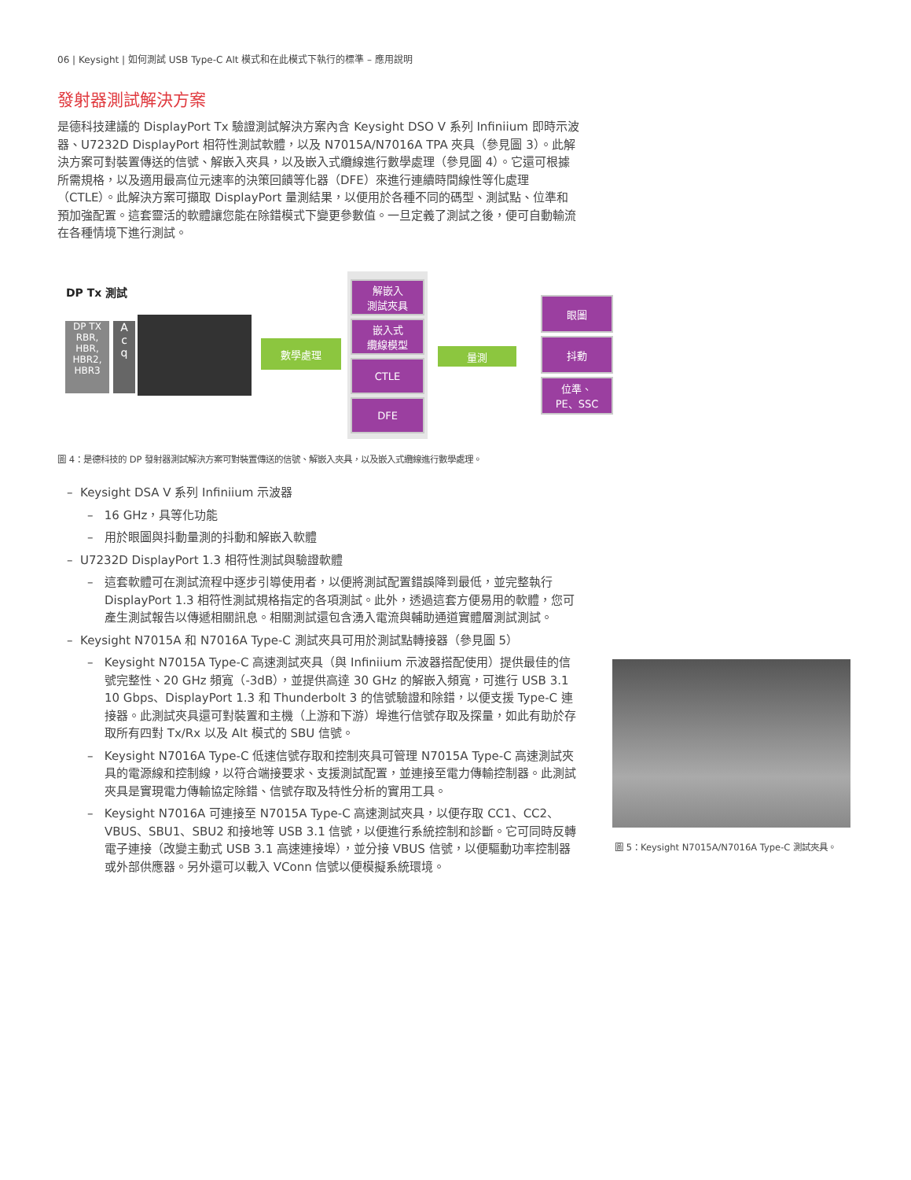06 | Keysight | 如何測試 USB Type-C Alt 模式和在此模式下執行的標準 – 應用說明
發射器測試解決方案
是德科技建議的 DisplayPort Tx 驗證測試解決方案內含 Keysight DSO V 系列 Infiniium 即時示波器、U7232D DisplayPort 相符性測試軟體，以及 N7015A/N7016A TPA 夾具（參見圖 3）。此解決方案可對裝置傳送的信號、解嵌入夾具，以及嵌入式纜線進行數學處理（參見圖 4）。它還可根據所需規格，以及適用最高位元速率的決策回饋等化器（DFE）來進行連續時間線性等化處理（CTLE）。此解決方案可擷取 DisplayPort 量測結果，以便用於各種不同的碼型、測試點、位準和預加強配置。這套靈活的軟體讓您能在除錯模式下變更參數值。一旦定義了測試之後，便可自動輸流在各種情境下進行測試。
DP Tx 測試
DP TX
RBR,
HBR,
HBR2,
HBR3
A
c
q
數學處理
解嵌入
測試夾具
嵌入式
纜線模型
CTLE
DFE
量測
眼圖
抖動
位準、
PE、SSC
圖 4：是德科技的 DP 發射器測試解決方案可對裝置傳送的信號、解嵌入夾具，以及嵌入式纜線進行數學處理。
– Keysight DSA V 系列 Infiniium 示波器
– 16 GHz，具等化功能
– 用於眼圖與抖動量測的抖動和解嵌入軟體
– U7232D DisplayPort 1.3 相符性測試與驗證軟體
– 這套軟體可在測試流程中逐步引導使用者，以便將測試配置錯誤降到最低，並完整執行 DisplayPort 1.3 相符性測試規格指定的各項測試。此外，透過這套方便易用的軟體，您可產生測試報告以傳遞相關訊息。相關測試還包含湧入電流與輔助通道實體層測試測試。
– Keysight N7015A 和 N7016A Type-C 測試夾具可用於測試點轉接器（參見圖 5）
– Keysight N7015A Type-C 高速測試夾具（與 Infiniium 示波器搭配使用）提供最佳的信號完整性、20 GHz 頻寬（-3dB），並提供高達 30 GHz 的解嵌入頻寬，可進行 USB 3.1 10 Gbps、DisplayPort 1.3 和 Thunderbolt 3 的信號驗證和除錯，以便支援 Type-C 連接器。此測試夾具還可對裝置和主機（上游和下游）埠進行信號存取及探量，如此有助於存取所有四對 Tx/Rx 以及 Alt 模式的 SBU 信號。
– Keysight N7016A Type-C 低速信號存取和控制夾具可管理 N7015A Type-C 高速測試夾具的電源線和控制線，以符合端接要求、支援測試配置，並連接至電力傳輸控制器。此測試夾具是實現電力傳輸協定除錯、信號存取及特性分析的實用工具。
– Keysight N7016A 可連接至 N7015A Type-C 高速測試夾具，以便存取 CC1、CC2、VBUS、SBU1、SBU2 和接地等 USB 3.1 信號，以便進行系統控制和診斷。它可同時反轉電子連接（改變主動式 USB 3.1 高速連接埠），並分接 VBUS 信號，以便驅動功率控制器或外部供應器。另外還可以載入 VConn 信號以便模擬系統環境。
圖 5：Keysight N7015A/N7016A Type-C 測試夾具。